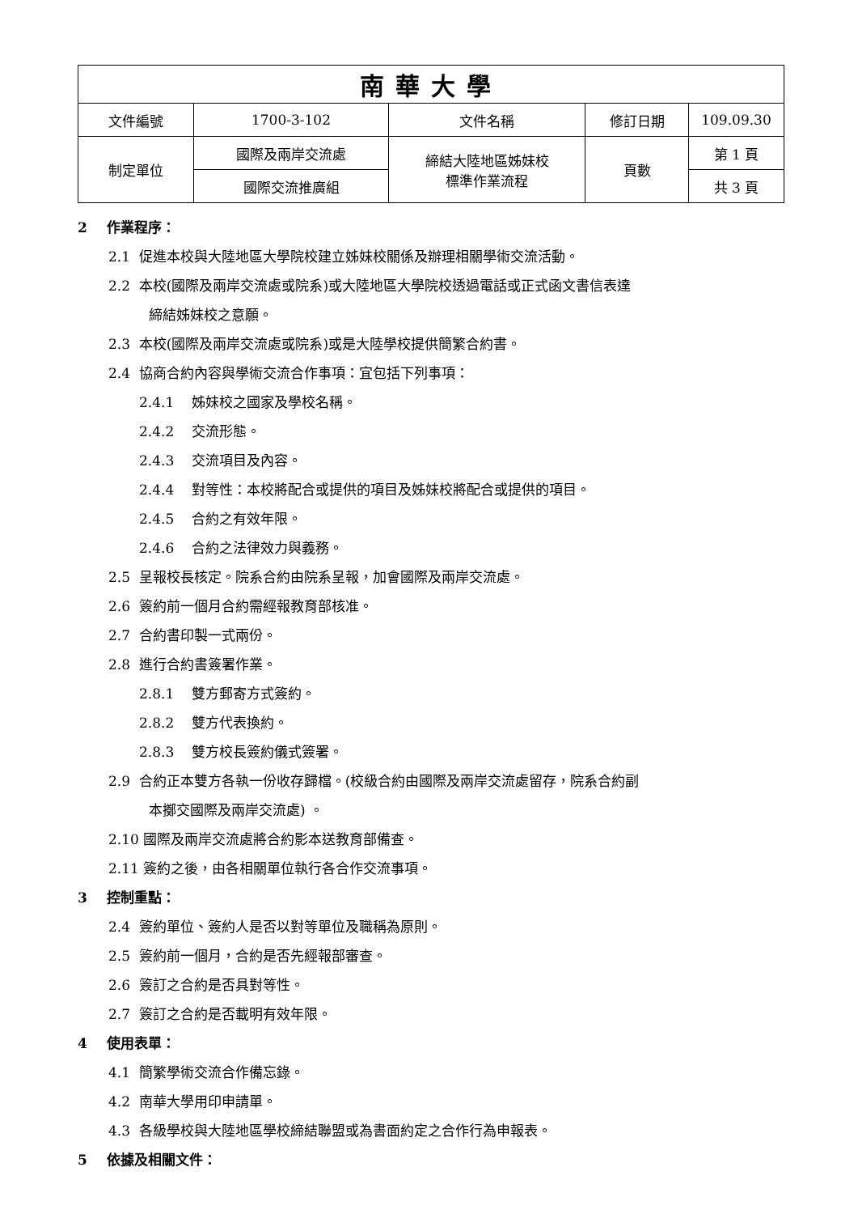| 南華大學 | | | | |
| 文件編號 | 1700-3-102 | 文件名稱 | 修訂日期 | 109.09.30 |
| 制定單位 | 國際及兩岸交流處 | 締結大陸地區姊妹校 標準作業流程 | 頁數 | 第 1 頁 |
| | 國際交流推廣組 | | | 共 3 頁 |
2 作業程序：
2.1 促進本校與大陸地區大學院校建立姊妹校關係及辦理相關學術交流活動。
2.2 本校(國際及兩岸交流處或院系)或大陸地區大學院校透過電話或正式函文書信表達
締結姊妹校之意願。
2.3 本校(國際及兩岸交流處或院系)或是大陸學校提供簡繁合約書。
2.4 協商合約內容與學術交流合作事項：宜包括下列事項：
2.4.1 姊妹校之國家及學校名稱。
2.4.2 交流形態。
2.4.3 交流項目及內容。
2.4.4 對等性：本校將配合或提供的項目及姊妹校將配合或提供的項目。
2.4.5 合約之有效年限。
2.4.6 合約之法律效力與義務。
2.5 呈報校長核定。院系合約由院系呈報，加會國際及兩岸交流處。
2.6 簽約前一個月合約需經報教育部核准。
2.7 合約書印製一式兩份。
2.8 進行合約書簽署作業。
2.8.1 雙方郵寄方式簽約。
2.8.2 雙方代表換約。
2.8.3 雙方校長簽約儀式簽署。
2.9 合約正本雙方各執一份收存歸檔。(校級合約由國際及兩岸交流處留存，院系合約副
本擲交國際及兩岸交流處) 。
2.10 國際及兩岸交流處將合約影本送教育部備查。
2.11 簽約之後，由各相關單位執行各合作交流事項。
3 控制重點：
2.4 簽約單位、簽約人是否以對等單位及職稱為原則。
2.5 簽約前一個月，合約是否先經報部審查。
2.6 簽訂之合約是否具對等性。
2.7 簽訂之合約是否載明有效年限。
4 使用表單：
4.1 簡繁學術交流合作備忘錄。
4.2 南華大學用印申請單。
4.3 各級學校與大陸地區學校締結聯盟或為書面約定之合作行為申報表。
5 依據及相關文件：